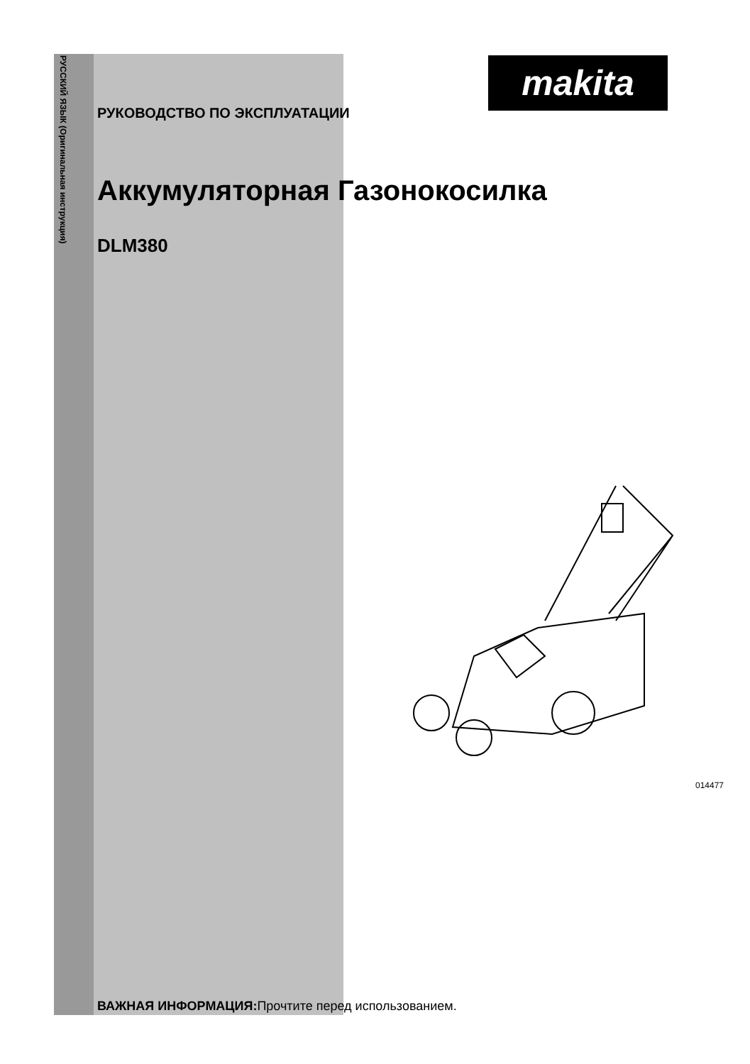РУССКИЙ ЯЗЫК (Оригинальная инструкция)
makita
РУКОВОДСТВО ПО ЭКСПЛУАТАЦИИ
Аккумуляторная Газонокосилка
DLM380
014477
ВАЖНАЯ ИНФОРМАЦИЯ: Прочтите перед использованием.